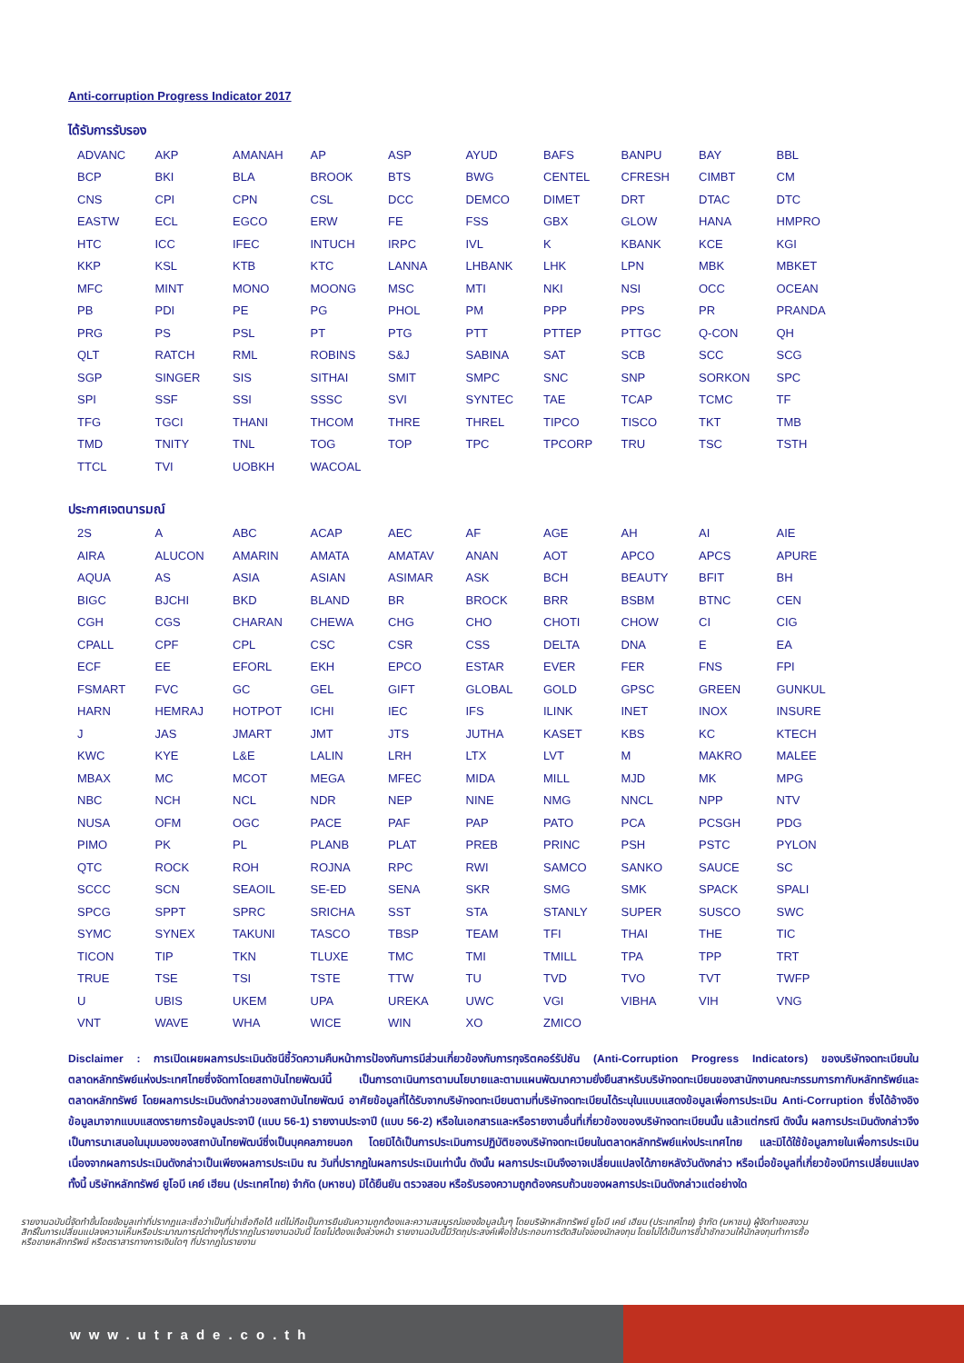Anti-corruption Progress Indicator 2017
ได้รับการรับรอง
| ADVANC | AKP | AMANAH | AP | ASP | AYUD | BAFS | BANPU | BAY | BBL |
| BCP | BKI | BLA | BROOK | BTS | BWG | CENTEL | CFRESH | CIMBT | CM |
| CNS | CPI | CPN | CSL | DCC | DEMCO | DIMET | DRT | DTAC | DTC |
| EASTW | ECL | EGCO | ERW | FE | FSS | GBX | GLOW | HANA | HMPRO |
| HTC | ICC | IFEC | INTUCH | IRPC | IVL | K | KBANK | KCE | KGI |
| KKP | KSL | KTB | KTC | LANNA | LHBANK | LHK | LPN | MBK | MBKET |
| MFC | MINT | MONO | MOONG | MSC | MTI | NKI | NSI | OCC | OCEAN |
| PB | PDI | PE | PG | PHOL | PM | PPP | PPS | PR | PRANDA |
| PRG | PS | PSL | PT | PTG | PTT | PTTEP | PTTGC | Q-CON | QH |
| QLT | RATCH | RML | ROBINS | S&J | SABINA | SAT | SCB | SCC | SCG |
| SGP | SINGER | SIS | SITHAI | SMIT | SMPC | SNC | SNP | SORKON | SPC |
| SPI | SSF | SSI | SSSC | SVI | SYNTEC | TAE | TCAP | TCMC | TF |
| TFG | TGCI | THANI | THCOM | THRE | THREL | TIPCO | TISCO | TKT | TMB |
| TMD | TNITY | TNL | TOG | TOP | TPC | TPCORP | TRU | TSC | TSTH |
| TTCL | TVI | UOBKH | WACOAL | | | | | | |
ประกาศเจตนารมณ์
| 2S | A | ABC | ACAP | AEC | AF | AGE | AH | AI | AIE |
| AIRA | ALUCON | AMARIN | AMATA | AMATAV | ANAN | AOT | APCO | APCS | APURE |
| AQUA | AS | ASIA | ASIAN | ASIMAR | ASK | BCH | BEAUTY | BFIT | BH |
| BIGC | BJCHI | BKD | BLAND | BR | BROCK | BRR | BSBM | BTNC | CEN |
| CGH | CGS | CHARAN | CHEWA | CHG | CHO | CHOTI | CHOW | CI | CIG |
| CPALL | CPF | CPL | CSC | CSR | CSS | DELTA | DNA | E | EA |
| ECF | EE | EFORL | EKH | EPCO | ESTAR | EVER | FER | FNS | FPI |
| FSMART | FVC | GC | GEL | GIFT | GLOBAL | GOLD | GPSC | GREEN | GUNKUL |
| HARN | HEMRAJ | HOTPOT | ICHI | IEC | IFS | ILINK | INET | INOX | INSURE |
| J | JAS | JMART | JMT | JTS | JUTHA | KASET | KBS | KC | KTECH |
| KWC | KYE | L&E | LALIN | LRH | LTX | LVT | M | MAKRO | MALEE |
| MBAX | MC | MCOT | MEGA | MFEC | MIDA | MILL | MJD | MK | MPG |
| NBC | NCH | NCL | NDR | NEP | NINE | NMG | NNCL | NPP | NTV |
| NUSA | OFM | OGC | PACE | PAF | PAP | PATO | PCA | PCSGH | PDG |
| PIMO | PK | PL | PLANB | PLAT | PREB | PRINC | PSH | PSTC | PYLON |
| QTC | ROCK | ROH | ROJNA | RPC | RWI | SAMCO | SANKO | SAUCE | SC |
| SCCC | SCN | SEAOIL | SE-ED | SENA | SKR | SMG | SMK | SPACK | SPALI |
| SPCG | SPPT | SPRC | SRICHA | SST | STA | STANLY | SUPER | SUSCO | SWC |
| SYMC | SYNEX | TAKUNI | TASCO | TBSP | TEAM | TFI | THAI | THE | TIC |
| TICON | TIP | TKN | TLUXE | TMC | TMI | TMILL | TPA | TPP | TRT |
| TRUE | TSE | TSI | TSTE | TTW | TU | TVD | TVO | TVT | TWFP |
| U | UBIS | UKEM | UPA | UREKA | UWC | VGI | VIBHA | VIH | VNG |
| VNT | WAVE | WHA | WICE | WIN | XO | ZMICO | | | |
Disclaimer : การเปิดเผยผลการประเมินดัชนีชี้วัดความคืบหน้าการป้องกันการมีส่วนเกี่ยวข้องกับการทุจริตคอร์รัปชัน (Anti-Corruption Progress Indicators) ของบริษัทจดทะเบียนในตลาดหลักทรัพย์แห่งประเทศไทยซึ่งจัดทาโดยสถาบันไทยพัฒน์นี้ เป็นการดาเนินการตามนโยบายและตามแผนพัฒนาความยั่งยืนสาหรับบริษัทจดทะเบียนของสานักงานคณะกรรมการกากับหลักทรัพย์และตลาดหลักทรัพย์ โดยผลการประเมินดังกล่าวของสถาบันไทยพัฒน์ อาศัยข้อมูลที่ได้รับจากบริษัทจดทะเบียนตามที่บริษัทจดทะเบียนได้ระบุในแบบแสดงข้อมูลเพื่อการประเมิน Anti-Corruption ซึ่งได้อ้างอิงข้อมูลมาจากแบบแสดงรายการข้อมูลประจาปี (แบบ 56-1) รายงานประจาปี (แบบ 56-2) หรือในเอกสารและหรือรายงานอื่นที่เกี่ยวข้องของบริษัทจดทะเบียนนั้น แล้วแต่กรณี ดังนั้น ผลการประเมินดังกล่าวจึงเป็นการนาเสนอในมุมมองของสถาบันไทยพัฒน์ซึ่งเป็นบุคคลภายนอก โดยมิได้เป็นการประเมินการปฏิบัติของบริษัทจดทะเบียนในตลาดหลักทรัพย์แห่งประเทศไทย และมิได้ใช้ข้อมูลภายในเพื่อการประเมิน เนื่องจากผลการประเมินดังกล่าวเป็นเพียงผลการประเมิน ณ วันที่ปรากฏในผลการประเมินเท่านั้น ดังนั้น ผลการประเมินจึงอาจเปลี่ยนแปลงได้ภายหลังวันดังกล่าว หรือเมื่อข้อมูลที่เกี่ยวข้องมีการเปลี่ยนแปลง ทั้งนี้ บริษัทหลักทรัพย์ ยูโอบี เคย์ เฮียน (ประเทศไทย) จำกัด (มหาชน) มิได้ยืนยัน ตรวจสอบ หรือรับรองความถูกต้องครบถ้วนของผลการประเมินดังกล่าวแต่อย่างใด
รายงานฉบับนี้จัดทำขึ้นโดยข้อมูลเท่าที่ปรากฏและเชื่อว่าเป็นที่น่าเชื่อถือได้ แต่ไม่ถือเป็นการยืนยันความถูกต้องและความสมบูรณ์ของข้อมูลนั้นๆ โดยบริษัทหลักทรัพย์ ยูโอบี เคย์ เฮียน (ประเทศไทย) จำกัด (มหาชน) ผู้จัดทำขอสงวนสิทธิ์ในการเปลี่ยนแปลงความเห็นหรือประมาณการณ์ต่างๆที่ปรากฏในรายงานฉบับนี้ โดยไม่ต้องแจ้งล่วงหน้า รายงานฉบับนี้มีวัตถุประสงค์เพื่อใช้ประกอบการตัดสินใจของนักลงทุน โดยไม่ได้เป็นการชี้นำชักชวนให้นักลงทุนทำการซื้อหรือขายหลักทรัพย์ หรือตราสารทางการเงินใดๆ ที่ปรากฏในรายงาน
www.utrade.co.th